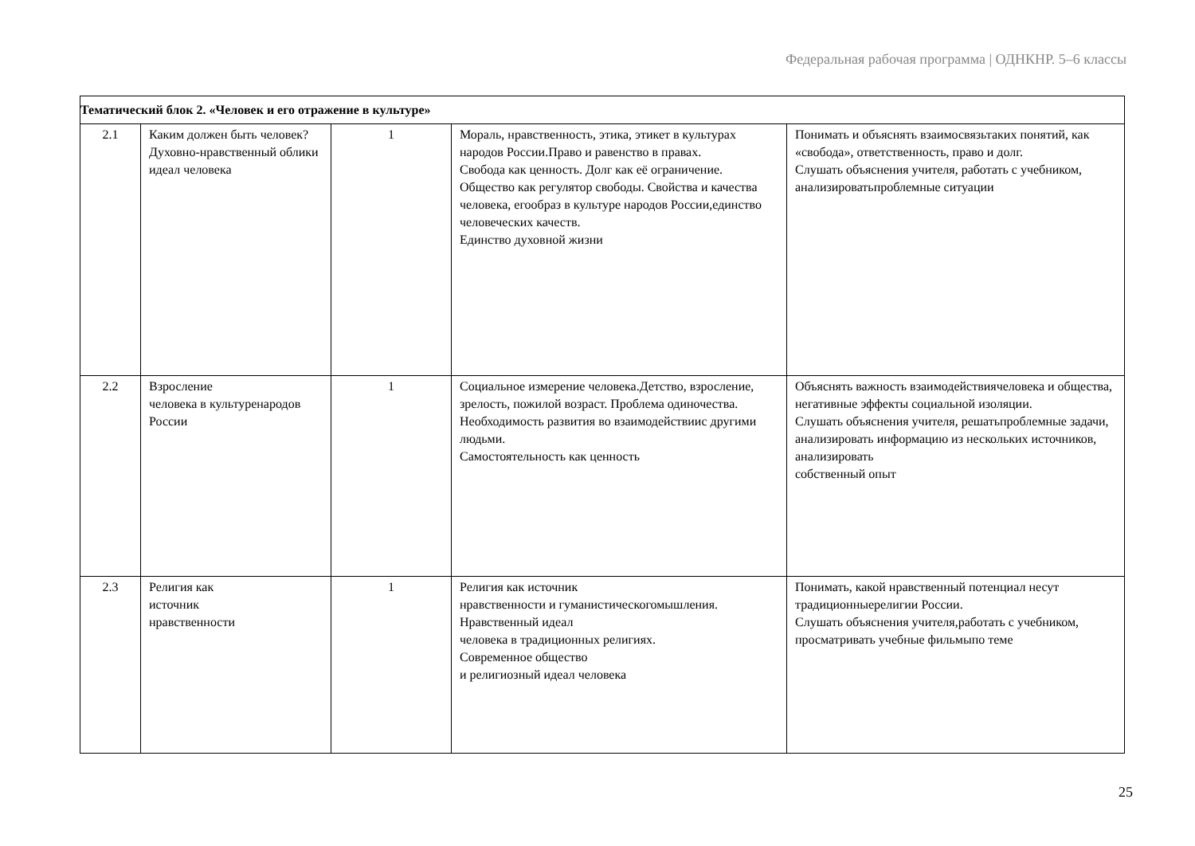Федеральная рабочая программа | ОДНКНР. 5–6 классы
| Тематический блок 2. «Человек и его отражение в культуре» | | | | |
| 2.1 | Каким должен быть человек? Духовно-нравственный облики идеал человека | 1 | Мораль, нравственность, этика, этикет в культурах народов России.Право и равенство в правах. Свобода как ценность. Долг как её ограничение. Общество как регулятор свободы. Свойства и качества человека, егообраз в культуре народов России,единство человеческих качеств. Единство духовной жизни | Понимать и объяснять взаимосвязьтаких понятий, как «свобода», ответственность, право и долг. Слушать объяснения учителя, работать с учебником, анализироватьпроблемные ситуации |
| 2.2 | Взросление человека в культуренародов России | 1 | Социальное измерение человека.Детство, взросление, зрелость, пожилой возраст. Проблема одиночества. Необходимость развития во взаимодействиис другими людьми. Самостоятельность как ценность | Объяснять важность взаимодействиячеловека и общества, негативные эффекты социальной изоляции. Слушать объяснения учителя, решатьпроблемные задачи, анализировать информацию из нескольких источников, анализировать собственный опыт |
| 2.3 | Религия как источник нравственности | 1 | Религия как источник нравственности и гуманистическогомышления. Нравственный идеал человека в традиционных религиях. Современное общество и религиозный идеал человека | Понимать, какой нравственный потенциал несут традиционныерелигии России. Слушать объяснения учителя,работать с учебником, просматривать учебные фильмыпо теме |
25